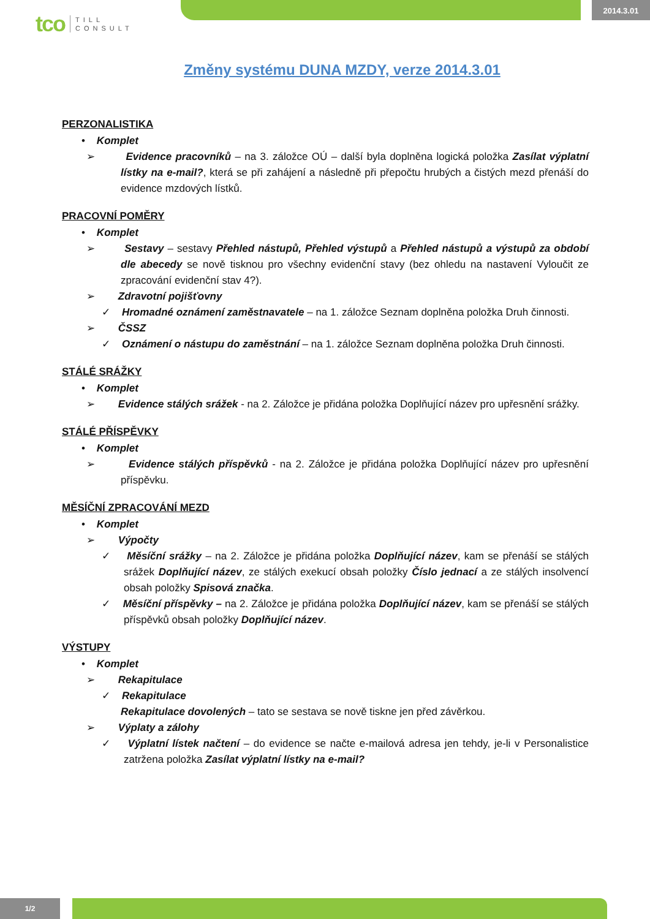tco TILL
CONSULT
2014.3.01
Změny systému DUNA MZDY, verze 2014.3.01
PERZONALISTIKA
• Komplet
➢ Evidence pracovníků – na 3. záložce OÚ – další byla doplněna logická položka Zasílat výplatní lístky na e-mail?, která se při zahájení a následně při přepočtu hrubých a čistých mezd přenáší do evidence mzdových lístků.
PRACOVNÍ POMĚRY
• Komplet
➢ Sestavy – sestavy Přehled nástupů, Přehled výstupů a Přehled nástupů a výstupů za období dle abecedy se nově tisknou pro všechny evidenční stavy (bez ohledu na nastavení Vyloučit ze zpracování evidenční stav 4?).
➢ Zdravotní pojišťovny
✓ Hromadné oznámení zaměstnavatele – na 1. záložce Seznam doplněna položka Druh činnosti.
➢ ČSSZ
✓ Oznámení o nástupu do zaměstnání – na 1. záložce Seznam doplněna položka Druh činnosti.
STÁLÉ SRÁŽKY
• Komplet
➢ Evidence stálých srážek - na 2. Záložce je přidána položka Doplňující název pro upřesnění srážky.
STÁLÉ PŘÍSPĚVKY
• Komplet
➢ Evidence stálých příspěvků - na 2. Záložce je přidána položka Doplňující název pro upřesnění příspěvku.
MĚSÍČNÍ ZPRACOVÁNÍ MEZD
• Komplet
➢ Výpočty
✓ Měsíční srážky – na 2. Záložce je přidána položka Doplňující název, kam se přenáší se stálých srážek Doplňující název, ze stálých exekucí obsah položky Číslo jednací a ze stálých insolvencí obsah položky Spisová značka.
✓ Měsíční příspěvky – na 2. Záložce je přidána položka Doplňující název, kam se přenáší se stálých příspěvků obsah položky Doplňující název.
VÝSTUPY
• Komplet
➢ Rekapitulace
✓ Rekapitulace
Rekapitulace dovolených – tato se sestava se nově tiskne jen před závěrkou.
➢ Výplaty a zálohy
✓ Výplatní lístek načtení – do evidence se načte e-mailová adresa jen tehdy, je-li v Personalistice zatržena položka Zasílat výplatní lístky na e-mail?
1/2